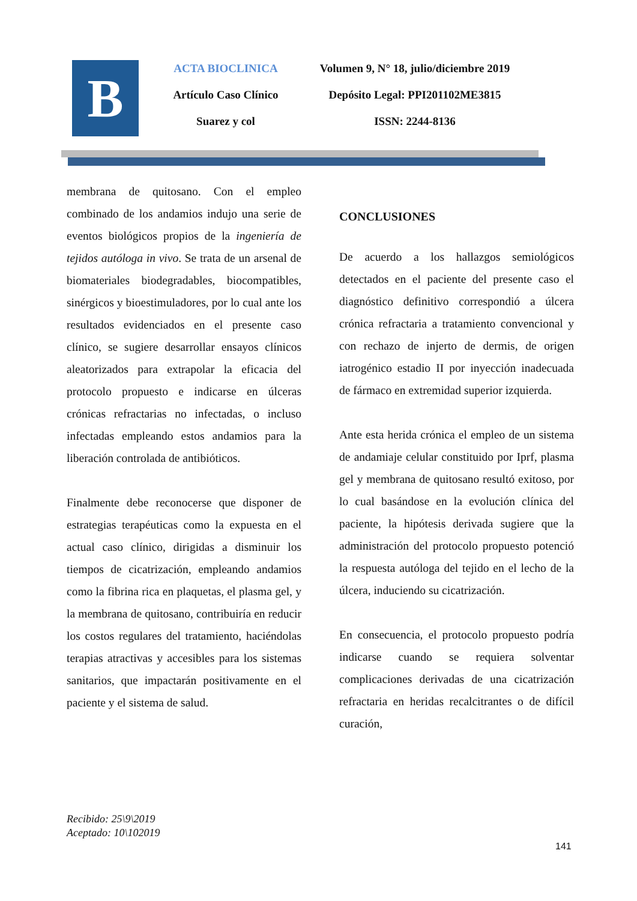B
ACTA BIOCLINICA
Artículo Caso Clínico
Suarez y col
Volumen 9, N° 18, julio/diciembre 2019
Depósito Legal: PPI201102ME3815
ISSN: 2244-8136
membrana de quitosano. Con el empleo combinado de los andamios indujo una serie de eventos biológicos propios de la ingeniería de tejidos autóloga in vivo. Se trata de un arsenal de biomateriales biodegradables, biocompatibles, sinérgicos y bioestimuladores, por lo cual ante los resultados evidenciados en el presente caso clínico, se sugiere desarrollar ensayos clínicos aleatorizados para extrapolar la eficacia del protocolo propuesto e indicarse en úlceras crónicas refractarias no infectadas, o incluso infectadas empleando estos andamios para la liberación controlada de antibióticos.
Finalmente debe reconocerse que disponer de estrategias terapéuticas como la expuesta en el actual caso clínico, dirigidas a disminuir los tiempos de cicatrización, empleando andamios como la fibrina rica en plaquetas, el plasma gel, y la membrana de quitosano, contribuiría en reducir los costos regulares del tratamiento, haciéndolas terapias atractivas y accesibles para los sistemas sanitarios, que impactarán positivamente en el paciente y el sistema de salud.
CONCLUSIONES
De acuerdo a los hallazgos semiológicos detectados en el paciente del presente caso el diagnóstico definitivo correspondió a úlcera crónica refractaria a tratamiento convencional y con rechazo de injerto de dermis, de origen iatrogénico estadio II por inyección inadecuada de fármaco en extremidad superior izquierda.
Ante esta herida crónica el empleo de un sistema de andamiaje celular constituido por Iprf, plasma gel y membrana de quitosano resultó exitoso, por lo cual basándose en la evolución clínica del paciente, la hipótesis derivada sugiere que la administración del protocolo propuesto potenció la respuesta autóloga del tejido en el lecho de la úlcera, induciendo su cicatrización.
En consecuencia, el protocolo propuesto podría indicarse cuando se requiera solventar complicaciones derivadas de una cicatrización refractaria en heridas recalcitrantes o de difícil curación,
Recibido: 25\9\2019
Aceptado: 10\102019
141